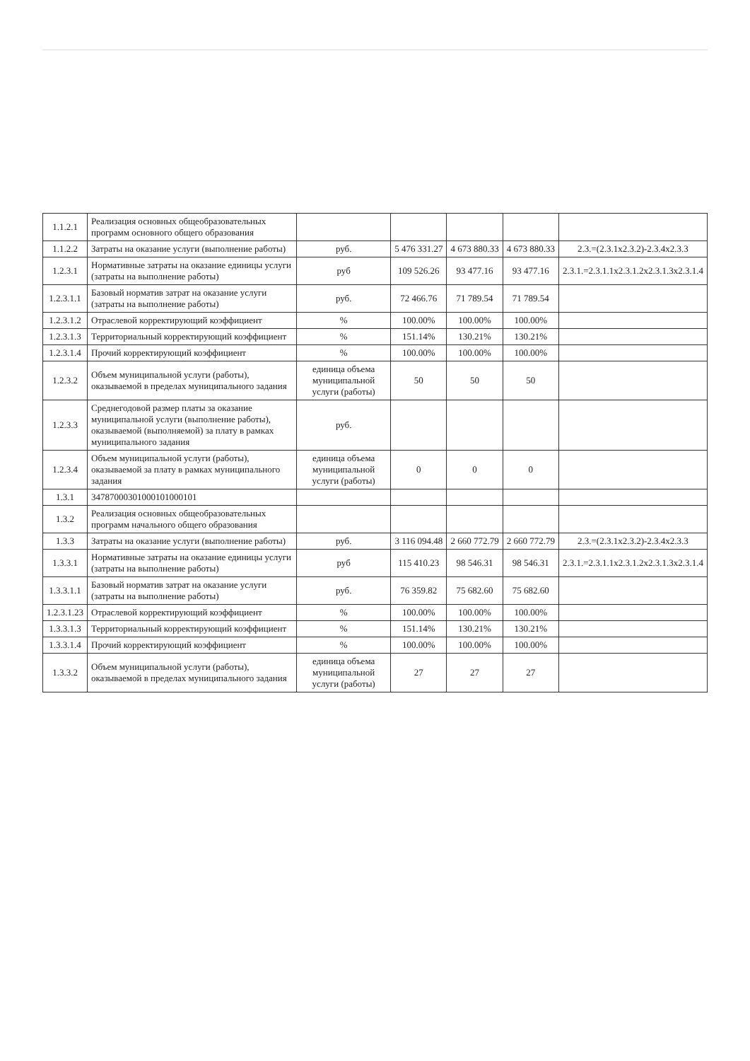| 1.1.2.1 | Реализация основных общеобразовательных программ основного общего образования | | | | | |
| 1.1.2.2 | Затраты на оказание услуги (выполнение работы) | руб. | 5 476 331.27 | 4 673 880.33 | 4 673 880.33 | 2.3.=(2.3.1х2.3.2)-2.3.4х2.3.3 |
| 1.2.3.1 | Нормативные затраты на оказание единицы услуги (затраты на выполнение работы) | руб | 109 526.26 | 93 477.16 | 93 477.16 | 2.3.1.=2.3.1.1х2.3.1.2х2.3.1.3х2.3.1.4 |
| 1.2.3.1.1 | Базовый норматив затрат на оказание услуги (затраты на выполнение работы) | руб. | 72 466.76 | 71 789.54 | 71 789.54 | |
| 1.2.3.1.2 | Отраслевой корректирующий коэффициент | % | 100.00% | 100.00% | 100.00% | |
| 1.2.3.1.3 | Территориальный корректирующий коэффициент | % | 151.14% | 130.21% | 130.21% | |
| 1.2.3.1.4 | Прочий корректирующий коэффициент | % | 100.00% | 100.00% | 100.00% | |
| 1.2.3.2 | Объем муниципальной услуги (работы), оказываемой в пределах муниципального задания | единица объема муниципальной услуги (работы) | 50 | 50 | 50 | |
| 1.2.3.3 | Среднегодовой размер платы за оказание муниципальной услуги (выполнение работы), оказываемой (выполняемой) за плату в рамках муниципального задания | руб. | | | | |
| 1.2.3.4 | Объем муниципальной услуги (работы), оказываемой за плату в рамках муниципального задания | единица объема муниципальной услуги (работы) | 0 | 0 | 0 | |
| 1.3.1 | 34787000301000101000101 | | | | | |
| 1.3.2 | Реализация основных общеобразовательных программ начального общего образования | | | | | |
| 1.3.3 | Затраты на оказание услуги (выполнение работы) | руб. | 3 116 094.48 | 2 660 772.79 | 2 660 772.79 | 2.3.=(2.3.1х2.3.2)-2.3.4х2.3.3 |
| 1.3.3.1 | Нормативные затраты на оказание единицы услуги (затраты на выполнение работы) | руб | 115 410.23 | 98 546.31 | 98 546.31 | 2.3.1.=2.3.1.1х2.3.1.2х2.3.1.3х2.3.1.4 |
| 1.3.3.1.1 | Базовый норматив затрат на оказание услуги (затраты на выполнение работы) | руб. | 76 359.82 | 75 682.60 | 75 682.60 | |
| 1.2.3.1.23 | Отраслевой корректирующий коэффициент | % | 100.00% | 100.00% | 100.00% | |
| 1.3.3.1.3 | Территориальный корректирующий коэффициент | % | 151.14% | 130.21% | 130.21% | |
| 1.3.3.1.4 | Прочий корректирующий коэффициент | % | 100.00% | 100.00% | 100.00% | |
| 1.3.3.2 | Объем муниципальной услуги (работы), оказываемой в пределах муниципального задания | единица объема муниципальной услуги (работы) | 27 | 27 | 27 | |